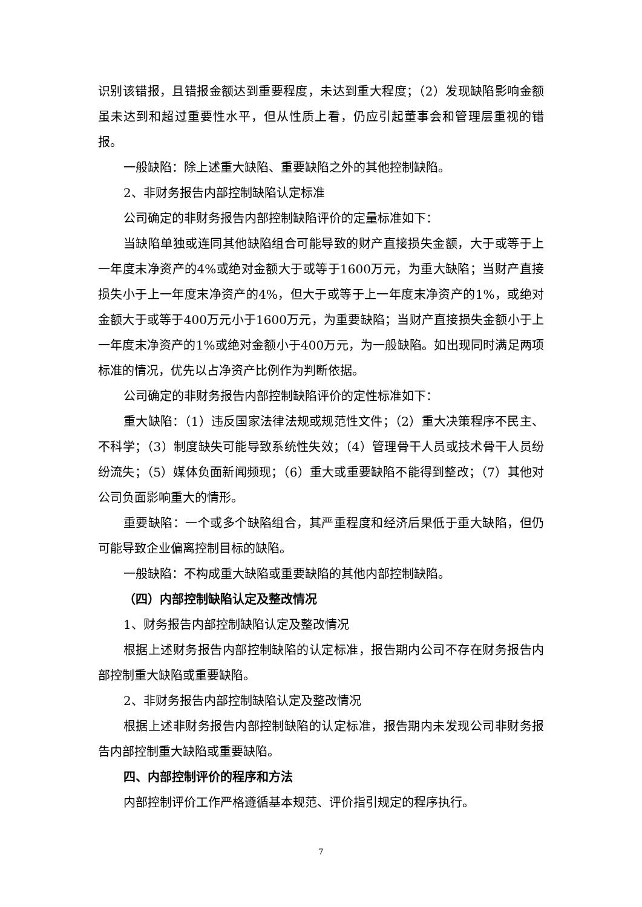识别该错报，且错报金额达到重要程度，未达到重大程度；（2）发现缺陷影响金额虽未达到和超过重要性水平，但从性质上看，仍应引起董事会和管理层重视的错报。
一般缺陷：除上述重大缺陷、重要缺陷之外的其他控制缺陷。
2、非财务报告内部控制缺陷认定标准
公司确定的非财务报告内部控制缺陷评价的定量标准如下：
当缺陷单独或连同其他缺陷组合可能导致的财产直接损失金额，大于或等于上一年度末净资产的4%或绝对金额大于或等于1600万元，为重大缺陷；当财产直接损失小于上一年度末净资产的4%，但大于或等于上一年度末净资产的1%，或绝对金额大于或等于400万元小于1600万元，为重要缺陷；当财产直接损失金额小于上一年度末净资产的1%或绝对金额小于400万元，为一般缺陷。如出现同时满足两项标准的情况，优先以占净资产比例作为判断依据。
公司确定的非财务报告内部控制缺陷评价的定性标准如下：
重大缺陷：（1）违反国家法律法规或规范性文件；（2）重大决策程序不民主、不科学；（3）制度缺失可能导致系统性失效；（4）管理骨干人员或技术骨干人员纷纷流失；（5）媒体负面新闻频现；（6）重大或重要缺陷不能得到整改；（7）其他对公司负面影响重大的情形。
重要缺陷：一个或多个缺陷组合，其严重程度和经济后果低于重大缺陷，但仍可能导致企业偏离控制目标的缺陷。
一般缺陷：不构成重大缺陷或重要缺陷的其他内部控制缺陷。
（四）内部控制缺陷认定及整改情况
1、财务报告内部控制缺陷认定及整改情况
根据上述财务报告内部控制缺陷的认定标准，报告期内公司不存在财务报告内部控制重大缺陷或重要缺陷。
2、非财务报告内部控制缺陷认定及整改情况
根据上述非财务报告内部控制缺陷的认定标准，报告期内未发现公司非财务报告内部控制重大缺陷或重要缺陷。
四、内部控制评价的程序和方法
内部控制评价工作严格遵循基本规范、评价指引规定的程序执行。
7